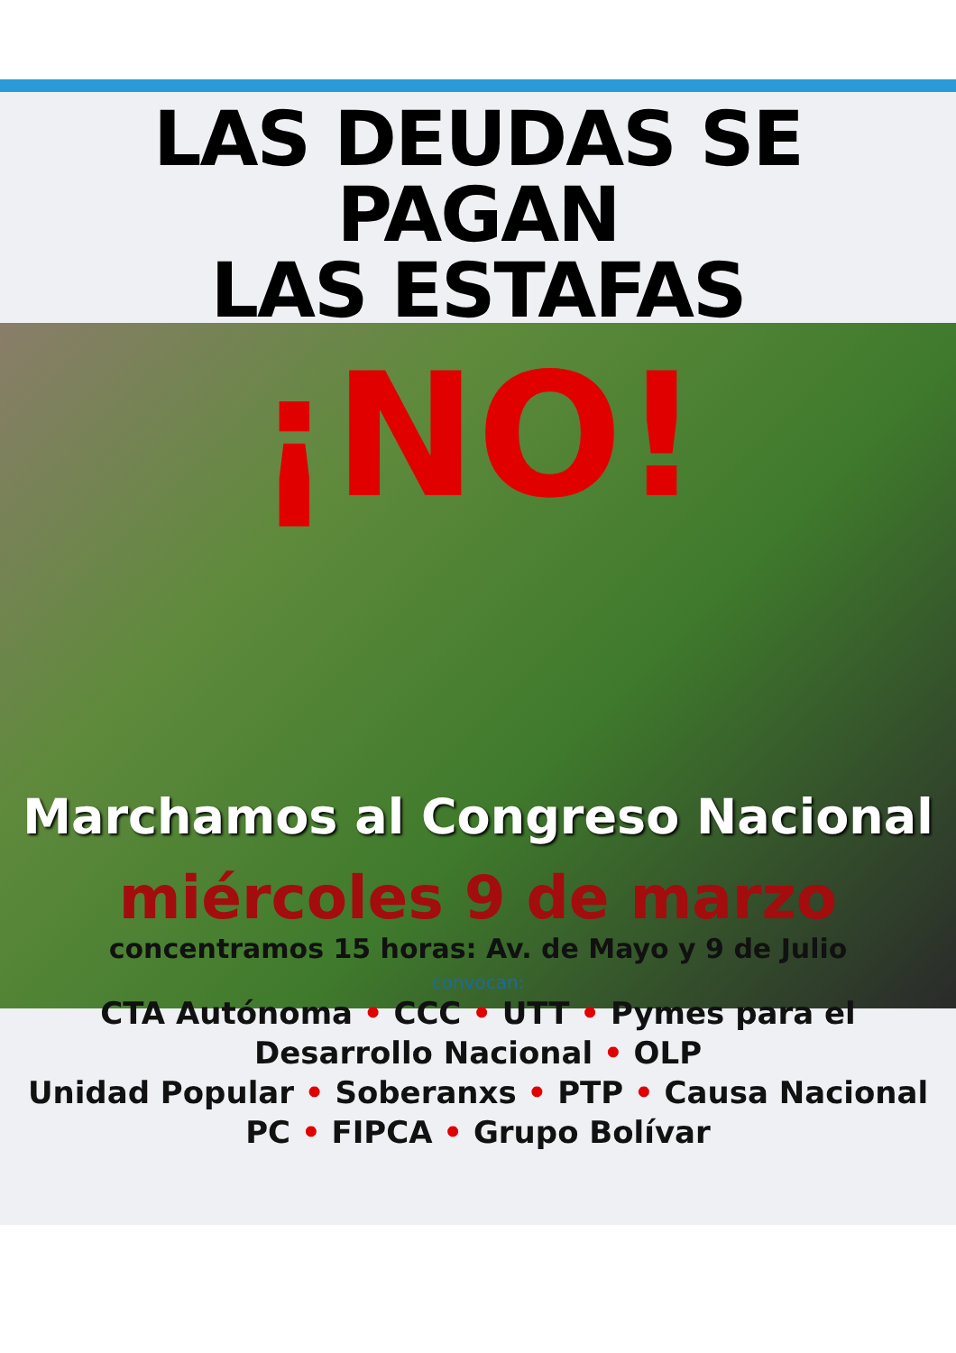LAS DEUDAS SE PAGAN
LAS ESTAFAS
¡NO!
Marchamos al Congreso Nacional
miércoles 9 de marzo
concentramos 15 horas: Av. de Mayo y 9 de Julio
convocan:
CTA Autónoma • CCC • UTT • Pymes para el
Desarrollo Nacional • OLP
Unidad Popular • Soberanxs • PTP • Causa Nacional
PC • FIPCA • Grupo Bolívar